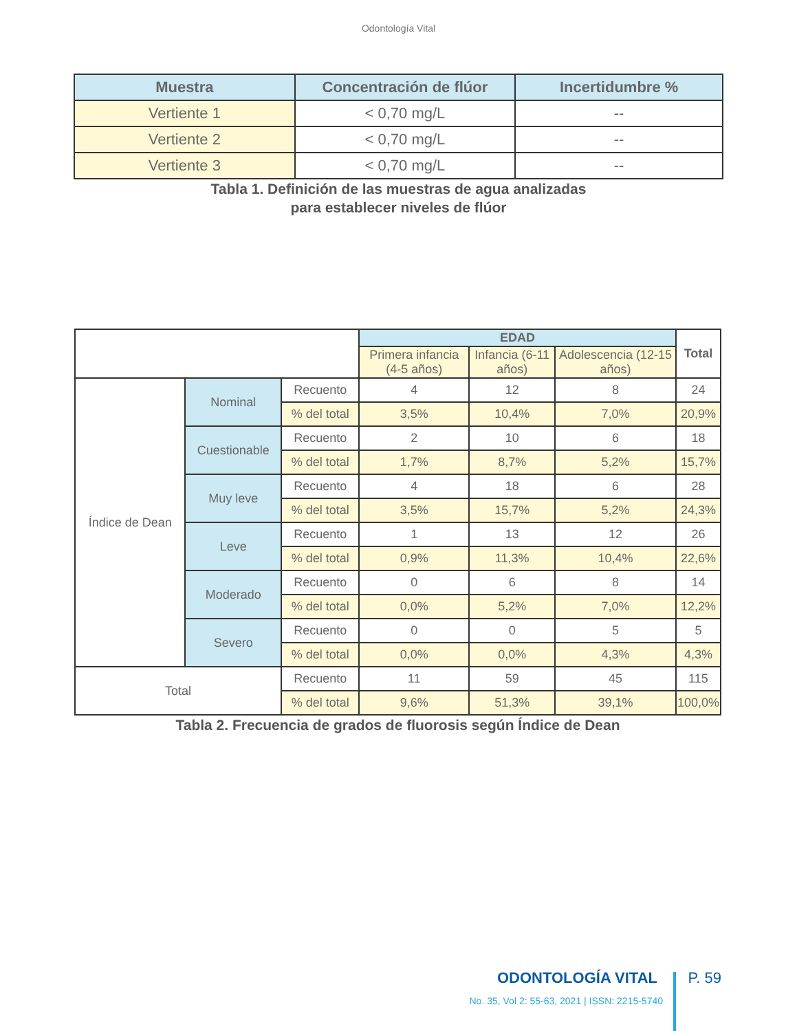Odontología Vital
| Muestra | Concentración de flúor | Incertidumbre % |
| --- | --- | --- |
| Vertiente 1 | < 0,70 mg/L | -- |
| Vertiente 2 | < 0,70 mg/L | -- |
| Vertiente 3 | < 0,70 mg/L | -- |
Tabla 1. Definición de las muestras de agua analizadas
para establecer niveles de flúor
| | | | EDAD | | | Total |
| | | | Primera infancia (4-5 años) | Infancia (6-11 años) | Adolescencia (12-15 años) | |
| Índice de Dean | Nominal | Recuento | 4 | 12 | 8 | 24 |
| | | % del total | 3,5% | 10,4% | 7,0% | 20,9% |
| | Cuestionable | Recuento | 2 | 10 | 6 | 18 |
| | | % del total | 1,7% | 8,7% | 5,2% | 15,7% |
| | Muy leve | Recuento | 4 | 18 | 6 | 28 |
| | | % del total | 3,5% | 15,7% | 5,2% | 24,3% |
| | Leve | Recuento | 1 | 13 | 12 | 26 |
| | | % del total | 0,9% | 11,3% | 10,4% | 22,6% |
| | Moderado | Recuento | 0 | 6 | 8 | 14 |
| | | % del total | 0,0% | 5,2% | 7,0% | 12,2% |
| | Severo | Recuento | 0 | 0 | 5 | 5 |
| | | % del total | 0,0% | 0,0% | 4,3% | 4,3% |
| Total | | Recuento | 11 | 59 | 45 | 115 |
| | | % del total | 9,6% | 51,3% | 39,1% | 100,0% |
Tabla 2. Frecuencia de grados de fluorosis según Índice de Dean
ODONTOLOGÍA VITAL P. 59
No. 35, Vol 2: 55-63, 2021 | ISSN: 2215-5740